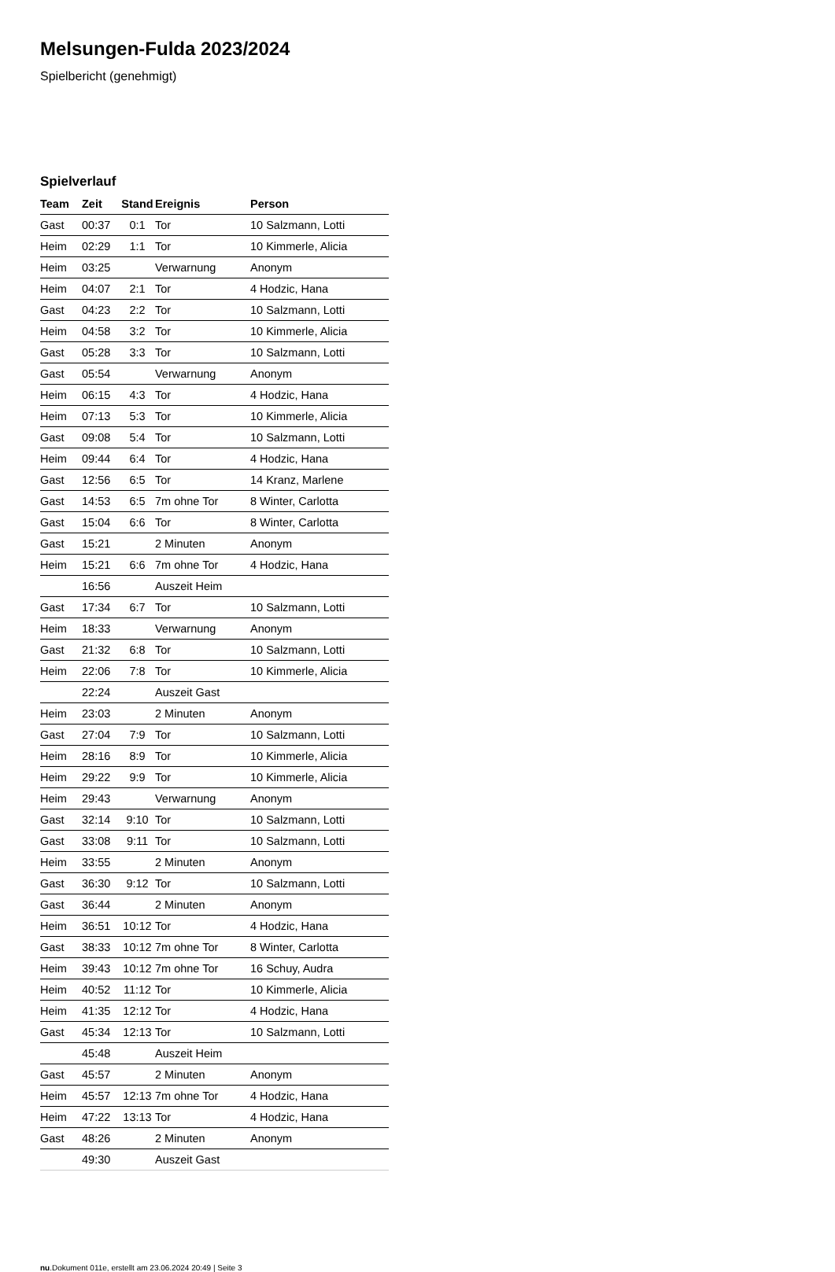Melsungen-Fulda 2023/2024
Spielbericht (genehmigt)
Spielverlauf
| Team | Zeit | Stand | Ereignis | Person |
| --- | --- | --- | --- | --- |
| Gast | 00:37 | 0:1 | Tor | 10 Salzmann, Lotti |
| Heim | 02:29 | 1:1 | Tor | 10 Kimmerle, Alicia |
| Heim | 03:25 | | Verwarnung | Anonym |
| Heim | 04:07 | 2:1 | Tor | 4 Hodzic, Hana |
| Gast | 04:23 | 2:2 | Tor | 10 Salzmann, Lotti |
| Heim | 04:58 | 3:2 | Tor | 10 Kimmerle, Alicia |
| Gast | 05:28 | 3:3 | Tor | 10 Salzmann, Lotti |
| Gast | 05:54 | | Verwarnung | Anonym |
| Heim | 06:15 | 4:3 | Tor | 4 Hodzic, Hana |
| Heim | 07:13 | 5:3 | Tor | 10 Kimmerle, Alicia |
| Gast | 09:08 | 5:4 | Tor | 10 Salzmann, Lotti |
| Heim | 09:44 | 6:4 | Tor | 4 Hodzic, Hana |
| Gast | 12:56 | 6:5 | Tor | 14 Kranz, Marlene |
| Gast | 14:53 | 6:5 | 7m ohne Tor | 8 Winter, Carlotta |
| Gast | 15:04 | 6:6 | Tor | 8 Winter, Carlotta |
| Gast | 15:21 | | 2 Minuten | Anonym |
| Heim | 15:21 | 6:6 | 7m ohne Tor | 4 Hodzic, Hana |
| | 16:56 | | Auszeit Heim | |
| Gast | 17:34 | 6:7 | Tor | 10 Salzmann, Lotti |
| Heim | 18:33 | | Verwarnung | Anonym |
| Gast | 21:32 | 6:8 | Tor | 10 Salzmann, Lotti |
| Heim | 22:06 | 7:8 | Tor | 10 Kimmerle, Alicia |
| | 22:24 | | Auszeit Gast | |
| Heim | 23:03 | | 2 Minuten | Anonym |
| Gast | 27:04 | 7:9 | Tor | 10 Salzmann, Lotti |
| Heim | 28:16 | 8:9 | Tor | 10 Kimmerle, Alicia |
| Heim | 29:22 | 9:9 | Tor | 10 Kimmerle, Alicia |
| Heim | 29:43 | | Verwarnung | Anonym |
| Gast | 32:14 | 9:10 | Tor | 10 Salzmann, Lotti |
| Gast | 33:08 | 9:11 | Tor | 10 Salzmann, Lotti |
| Heim | 33:55 | | 2 Minuten | Anonym |
| Gast | 36:30 | 9:12 | Tor | 10 Salzmann, Lotti |
| Gast | 36:44 | | 2 Minuten | Anonym |
| Heim | 36:51 | 10:12 | Tor | 4 Hodzic, Hana |
| Gast | 38:33 | 10:12 | 7m ohne Tor | 8 Winter, Carlotta |
| Heim | 39:43 | 10:12 | 7m ohne Tor | 16 Schuy, Audra |
| Heim | 40:52 | 11:12 | Tor | 10 Kimmerle, Alicia |
| Heim | 41:35 | 12:12 | Tor | 4 Hodzic, Hana |
| Gast | 45:34 | 12:13 | Tor | 10 Salzmann, Lotti |
| | 45:48 | | Auszeit Heim | |
| Gast | 45:57 | | 2 Minuten | Anonym |
| Heim | 45:57 | 12:13 | 7m ohne Tor | 4 Hodzic, Hana |
| Heim | 47:22 | 13:13 | Tor | 4 Hodzic, Hana |
| Gast | 48:26 | | 2 Minuten | Anonym |
| | 49:30 | | Auszeit Gast | |
nu.Dokument 011e, erstellt am 23.06.2024 20:49 | Seite 3